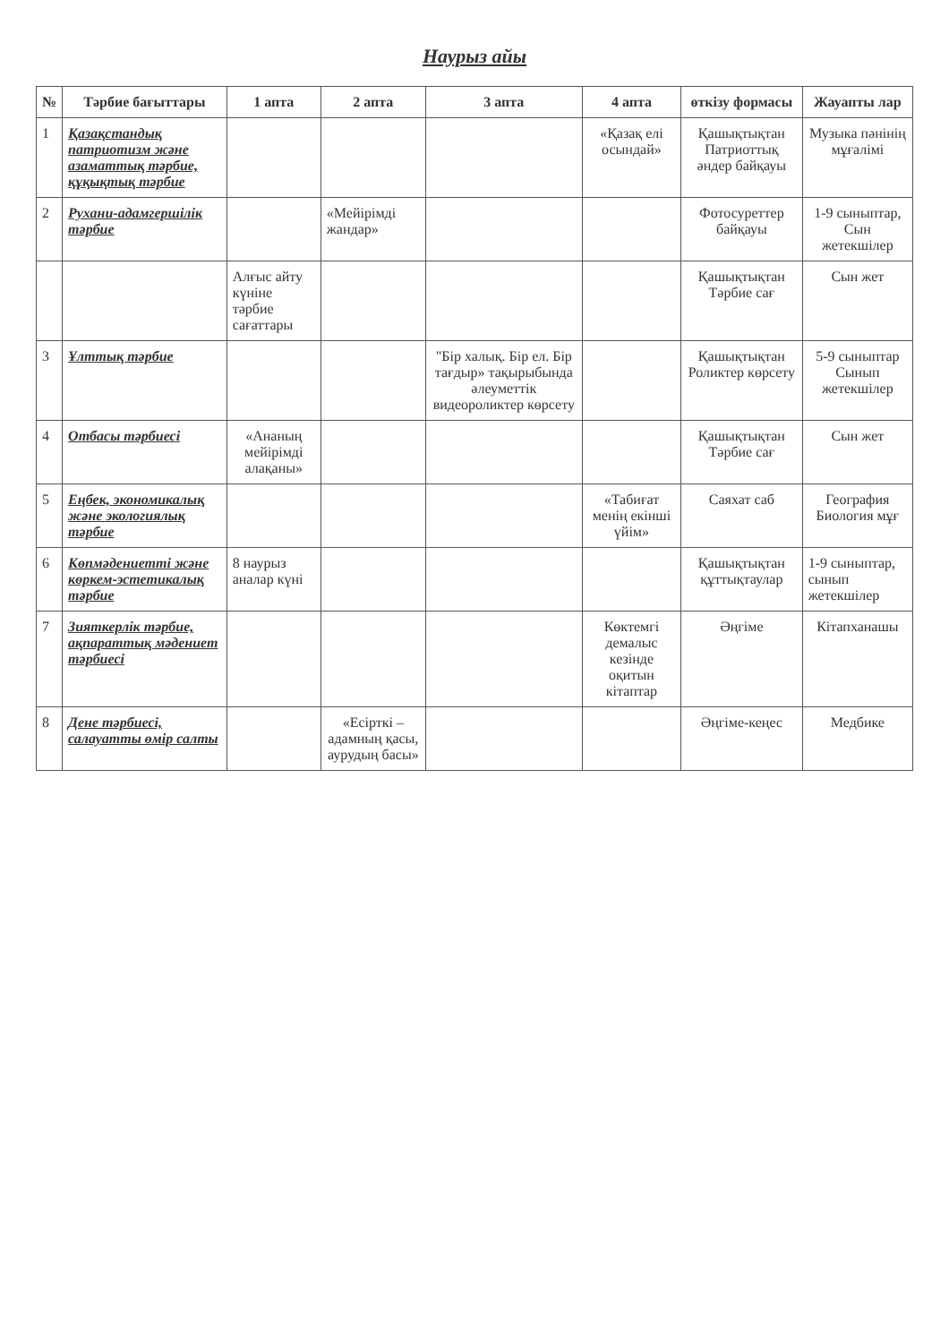Наурыз айы
| № | Тәрбие бағыттары | 1 апта | 2 апта | 3 апта | 4 апта | өткізу формасы | Жауапты лар |
| --- | --- | --- | --- | --- | --- | --- | --- |
| 1 | Қазақстандық патриотизм және азаматтық тәрбие, құқықтық тәрбие | | | | «Қазақ елі осындай» | Қашықтықтан Патриоттық әндер байқауы | Музыка пәнінің мұғалімі |
| 2 | Рухани-адамгершілік тәрбие | | «Мейірімді жандар» | | | Фотосуреттер байқауы | 1-9 сыныптар, Сын жетекшілер |
| | | Алғыс айту күніне тәрбие сағаттары | | | | Қашықтықтан Тәрбие сағ | Сын жет |
| 3 | Ұлттық тәрбие | | | "Бір халық. Бір ел. Бір тағдыр» тақырыбында әлеуметтік видеороликтер көрсету | | Қашықтықтан Роликтер көрсету | 5-9 сыныптар Сынып жетекшілер |
| 4 | Отбасы тәрбиесі | «Ананың мейірімді алақаны» | | | | Қашықтықтан Тәрбие сағ | Сын жет |
| 5 | Еңбек, экономикалық және экологиялық тәрбие | | | | «Табиғат менің екінші үйім» | Саяхат саб | География Биология мұғ |
| 6 | Көпмәдениетті және көркем-эстетикалық тәрбие | 8 наурыз аналар күні | | | | Қашықтықтан құттықтаулар | 1-9 сыныптар, сынып жетекшілер |
| 7 | Зияткерлік тәрбие, ақпараттық мәдениет тәрбиесі | | | | Көктемгі демалыс кезінде оқитын кітаптар | Әңгіме | Кітапханашы |
| 8 | Дене тәрбиесі, салауатты өмір салты | | «Есірткі –адамның қасы, аурудың басы» | | | Әңгіме-кеңес | Медбике |